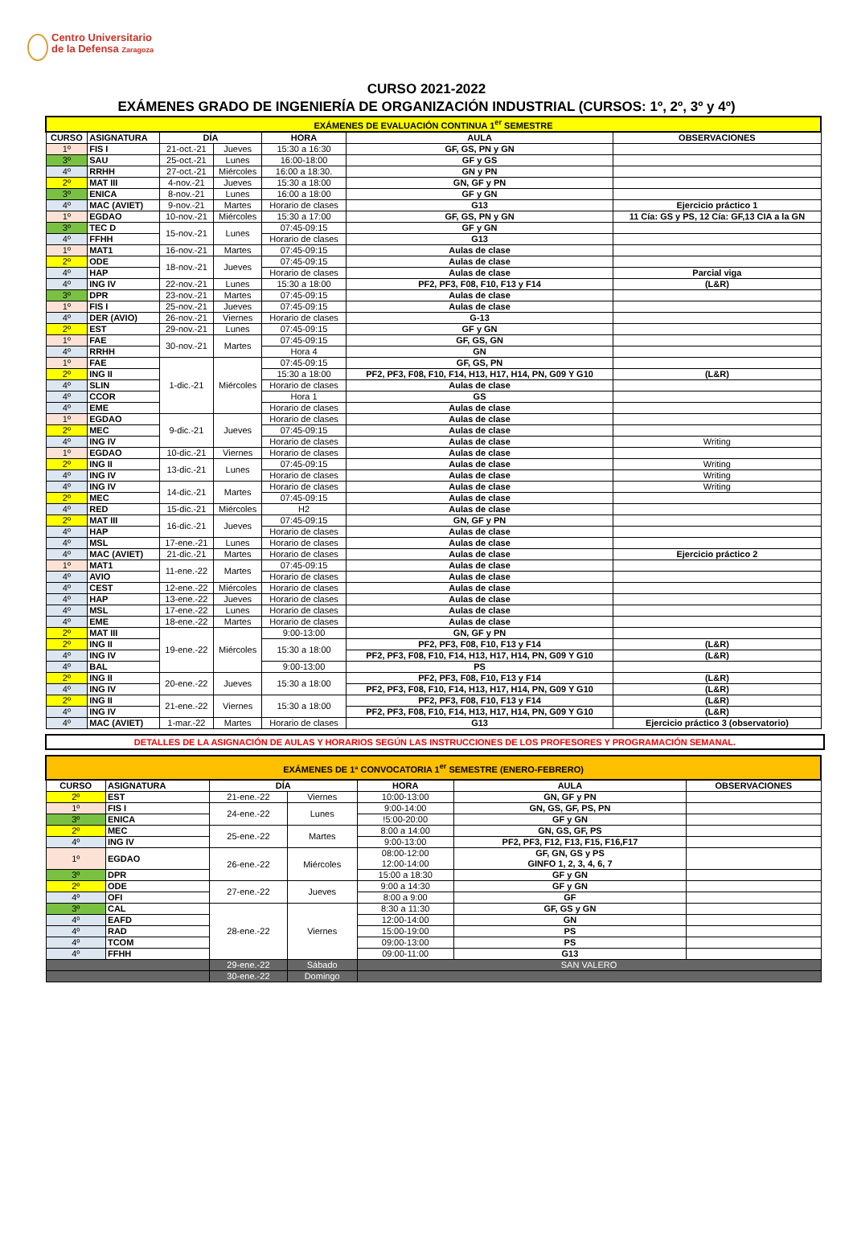Centro Universitario
de la Defensa Zaragoza
CURSO 2021-2022
EXÁMENES GRADO DE INGENIERÍA DE ORGANIZACIÓN INDUSTRIAL (CURSOS: 1º, 2º, 3º y 4º)
| EXÁMENES DE EVALUACIÓN CONTINUA 1<sup>er</sup> SEMESTRE | | | | | | |
| CURSO | ASIGNATURA | DÍA | | HORA | AULA | OBSERVACIONES |
| 1º | FIS I | 21-oct.-21 | Jueves | 15:30 a 16:30 | GF, GS, PN y GN | |
| 3º | SAU | 25-oct.-21 | Lunes | 16:00-18:00 | GF y GS | |
| 4º | RRHH | 27-oct.-21 | Miércoles | 16:00 a 18:30. | GN y PN | |
| 2º | MAT III | 4-nov.-21 | Jueves | 15:30 a 18:00 | GN, GF y PN | |
| 3º | ENICA | 8-nov.-21 | Lunes | 16:00 a 18:00 | GF y GN | |
| 4º | MAC (AVIET) | 9-nov.-21 | Martes | Horario de clases | G13 | Ejercicio práctico 1 |
| 1º | EGDAO | 10-nov.-21 | Miércoles | 15:30 a 17:00 | GF, GS, PN y GN | 11 Cía: GS y PS, 12 Cía: GF,13 CIA a la GN |
| 3º | TEC D | 15-nov.-21 | Lunes | 07:45-09:15 | GF y GN | |
| 4º | FFHH | | | Horario de clases | G13 | |
| 1º | MAT1 | 16-nov.-21 | Martes | 07:45-09:15 | Aulas de clase | |
| 2º | ODE | 18-nov.-21 | Jueves | 07:45-09:15 | Aulas de clase | |
| 4º | HAP | | | Horario de clases | Aulas de clase | Parcial viga |
| 4º | ING IV | 22-nov.-21 | Lunes | 15:30 a 18:00 | PF2, PF3, F08, F10, F13 y F14 | (L&R) |
| 3º | DPR | 23-nov.-21 | Martes | 07:45-09:15 | Aulas de clase | |
| 1º | FIS I | 25-nov.-21 | Jueves | 07:45-09:15 | Aulas de clase | |
| 4º | DER (AVIO) | 26-nov.-21 | Viernes | Horario de clases | G-13 | |
| 2º | EST | 29-nov.-21 | Lunes | 07:45-09:15 | GF y GN | |
| 1º | FAE | 30-nov.-21 | Martes | 07:45-09:15 | GF, GS, GN | |
| 4º | RRHH | | | Hora 4 | GN | |
| 1º | FAE | 1-dic.-21 | Miércoles | 07:45-09:15 | GF, GS, PN | |
| 2º | ING II | | | 15:30 a 18:00 | PF2, PF3, F08, F10, F14, H13, H17, H14, PN, G09 Y G10 | (L&R) |
| 4º | SLIN | | | Horario de clases | Aulas de clase | |
| 4º | CCOR | | | Hora 1 | GS | |
| 4º | EME | | | Horario de clases | Aulas de clase | |
| 1º | EGDAO | 9-dic.-21 | Jueves | Horario de clases | Aulas de clase | |
| 2º | MEC | | | 07:45-09:15 | Aulas de clase | |
| 4º | ING IV | | | Horario de clases | Aulas de clase | Writing |
| 1º | EGDAO | 10-dic.-21 | Viernes | Horario de clases | Aulas de clase | |
| 2º | ING II | 13-dic.-21 | Lunes | 07:45-09:15 | Aulas de clase | Writing |
| 4º | ING IV | | | Horario de clases | Aulas de clase | Writing |
| 4º | ING IV | 14-dic.-21 | Martes | Horario de clases | Aulas de clase | Writing |
| 2º | MEC | | | 07:45-09:15 | Aulas de clase | |
| 4º | RED | 15-dic.-21 | Miércoles | H2 | Aulas de clase | |
| 2º | MAT III | 16-dic.-21 | Jueves | 07:45-09:15 | GN, GF y PN | |
| 4º | HAP | | | Horario de clases | Aulas de clase | |
| 4º | MSL | 17-ene.-21 | Lunes | Horario de clases | Aulas de clase | |
| 4º | MAC (AVIET) | 21-dic.-21 | Martes | Horario de clases | Aulas de clase | Ejercicio práctico 2 |
| 1º | MAT1 | 11-ene.-22 | Martes | 07:45-09:15 | Aulas de clase | |
| 4º | AVIO | | | Horario de clases | Aulas de clase | |
| 4º | CEST | 12-ene.-22 | Miércoles | Horario de clases | Aulas de clase | |
| 4º | HAP | 13-ene.-22 | Jueves | Horario de clases | Aulas de clase | |
| 4º | MSL | 17-ene.-22 | Lunes | Horario de clases | Aulas de clase | |
| 4º | EME | 18-ene.-22 | Martes | Horario de clases | Aulas de clase | |
| 2º | MAT III | 19-ene.-22 | Miércoles | 9:00-13:00 | GN, GF y PN | |
| 2º | ING II | | | 15:30 a 18:00 | PF2, PF3, F08, F10, F13 y F14 | (L&R) |
| 4º | ING IV | | | | PF2, PF3, F08, F10, F14, H13, H17, H14, PN, G09 Y G10 | (L&R) |
| 4º | BAL | | | 9:00-13:00 | PS | |
| 2º | ING II | 20-ene.-22 | Jueves | 15:30 a 18:00 | PF2, PF3, F08, F10, F13 y F14 | (L&R) |
| 4º | ING IV | | | | PF2, PF3, F08, F10, F14, H13, H17, H14, PN, G09 Y G10 | (L&R) |
| 2º | ING II | 21-ene.-22 | Viernes | 15:30 a 18:00 | PF2, PF3, F08, F10, F13 y F14 | (L&R) |
| 4º | ING IV | | | | PF2, PF3, F08, F10, F14, H13, H17, H14, PN, G09 Y G10 | (L&R) |
| 4º | MAC (AVIET) | 1-mar.-22 | Martes | Horario de clases | G13 | Ejercicio práctico 3 (observatorio) |
DETALLES DE LA ASIGNACIÓN DE AULAS Y HORARIOS SEGÚN LAS INSTRUCCIONES DE LOS PROFESORES Y PROGRAMACIÓN SEMANAL.
| EXÁMENES DE 1ª CONVOCATORIA 1<sup>er</sup> SEMESTRE (ENERO-FEBRERO) | | | | | | |
| CURSO | ASIGNATURA | DÍA | | HORA | AULA | OBSERVACIONES |
| 2º | EST | 21-ene.-22 | Viernes | 10:00-13:00 | GN, GF y PN | |
| 1º | FIS I | 24-ene.-22 | Lunes | 9:00-14:00 | GN, GS, GF, PS, PN | |
| 3º | ENICA | | | !5:00-20:00 | GF y GN | |
| 2º | MEC | 25-ene.-22 | Martes | 8:00 a 14:00 | GN, GS, GF, PS | |
| 4º | ING IV | | | 9:00-13:00 | PF2, PF3, F12, F13, F15, F16,F17 | |
| 1º | EGDAO | 26-ene.-22 | Miércoles | 08:00-12:00 12:00-14:00 | GF, GN, GS y PS GINFO 1, 2, 3, 4, 6, 7 | |
| 3º | DPR | | | 15:00 a 18:30 | GF y GN | |
| 2º | ODE | 27-ene.-22 | Jueves | 9:00 a 14:30 | GF y GN | |
| 4º | OFI | | | 8:00 a 9:00 | GF | |
| 3º | CAL | 28-ene.-22 | Viernes | 8:30 a 11:30 | GF, GS y GN | |
| 4º | EAFD | | | 12:00-14:00 | GN | |
| 4º | RAD | | | 15:00-19:00 | PS | |
| 4º | TCOM | | | 09:00-13:00 | PS | |
| 4º | FFHH | | | 09:00-11:00 | G13 | |
| | | 29-ene.-22 | Sábado | SAN VALERO | | |
| | | 30-ene.-22 | Domingo | | | |